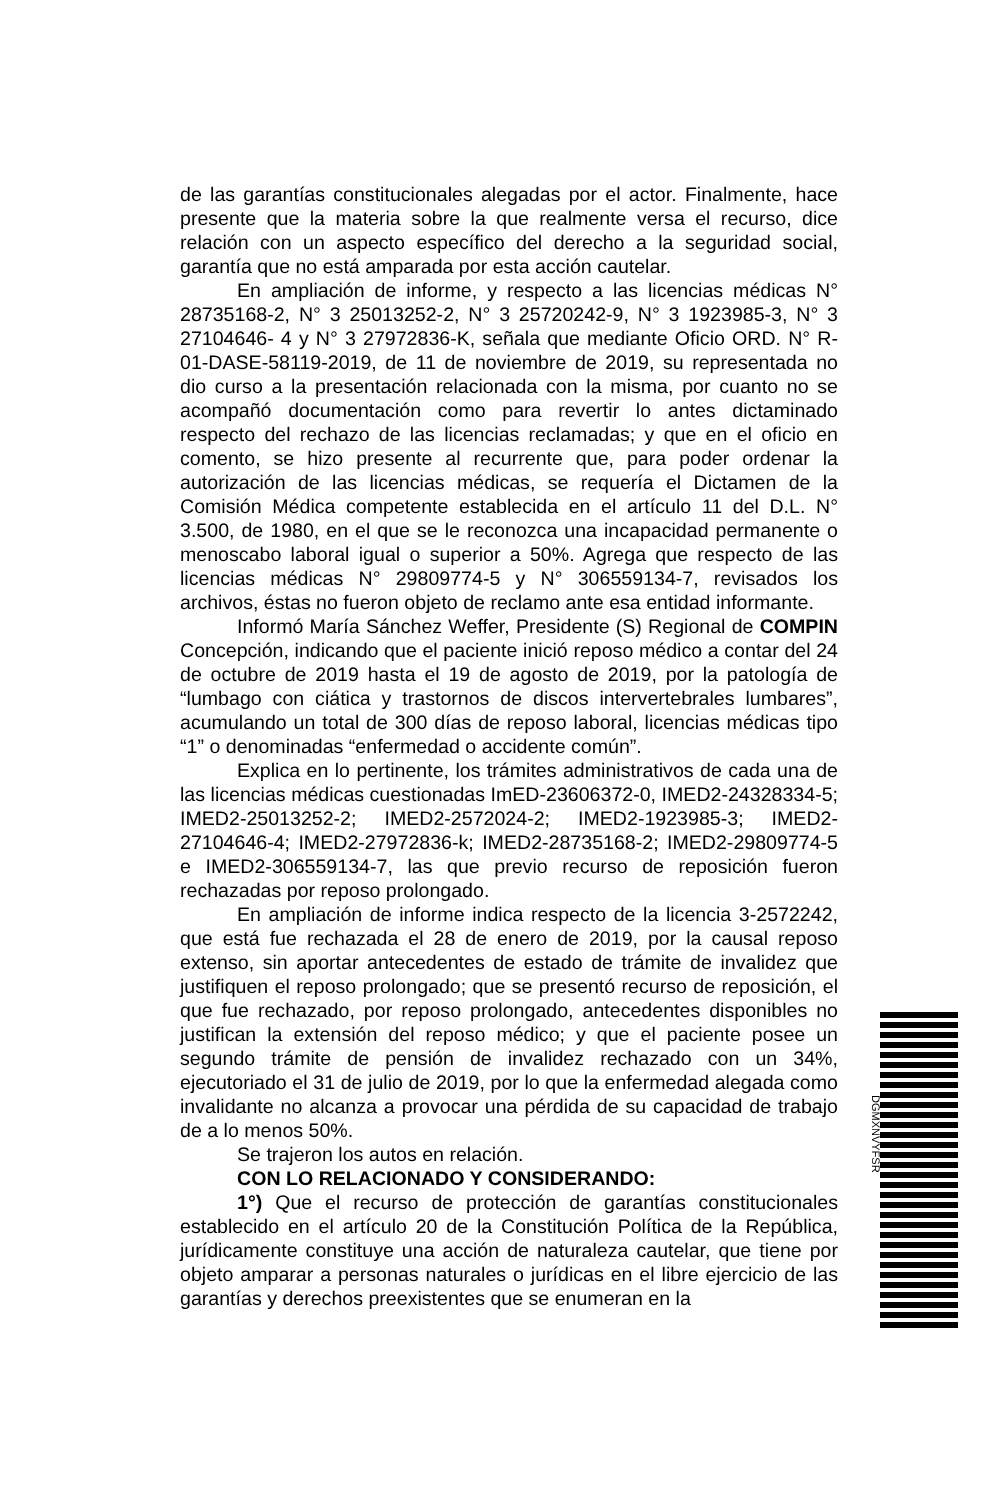de las garantías constitucionales alegadas por el actor. Finalmente, hace presente que la materia sobre la que realmente versa el recurso, dice relación con un aspecto específico del derecho a la seguridad social, garantía que no está amparada por esta acción cautelar.
En ampliación de informe, y respecto a las licencias médicas N° 28735168-2, N° 3 25013252-2, N° 3 25720242-9, N° 3 1923985-3, N° 3 27104646- 4 y N° 3 27972836-K, señala que mediante Oficio ORD. N° R-01-DASE-58119-2019, de 11 de noviembre de 2019, su representada no dio curso a la presentación relacionada con la misma, por cuanto no se acompañó documentación como para revertir lo antes dictaminado respecto del rechazo de las licencias reclamadas; y que en el oficio en comento, se hizo presente al recurrente que, para poder ordenar la autorización de las licencias médicas, se requería el Dictamen de la Comisión Médica competente establecida en el artículo 11 del D.L. N° 3.500, de 1980, en el que se le reconozca una incapacidad permanente o menoscabo laboral igual o superior a 50%. Agrega que respecto de las licencias médicas N° 29809774-5 y N° 306559134-7, revisados los archivos, éstas no fueron objeto de reclamo ante esa entidad informante.
Informó María Sánchez Weffer, Presidente (S) Regional de COMPIN Concepción, indicando que el paciente inició reposo médico a contar del 24 de octubre de 2019 hasta el 19 de agosto de 2019, por la patología de “lumbago con ciática y trastornos de discos intervertebrales lumbares”, acumulando un total de 300 días de reposo laboral, licencias médicas tipo “1” o denominadas “enfermedad o accidente común”.
Explica en lo pertinente, los trámites administrativos de cada una de las licencias médicas cuestionadas ImED-23606372-0, IMED2-24328334-5; IMED2-25013252-2; IMED2-2572024-2; IMED2-1923985-3; IMED2-27104646-4; IMED2-27972836-k; IMED2-28735168-2; IMED2-29809774-5 e IMED2-306559134-7, las que previo recurso de reposición fueron rechazadas por reposo prolongado.
En ampliación de informe indica respecto de la licencia 3-2572242, que está fue rechazada el 28 de enero de 2019, por la causal reposo extenso, sin aportar antecedentes de estado de trámite de invalidez que justifiquen el reposo prolongado; que se presentó recurso de reposición, el que fue rechazado, por reposo prolongado, antecedentes disponibles no justifican la extensión del reposo médico; y que el paciente posee un segundo trámite de pensión de invalidez rechazado con un 34%, ejecutoriado el 31 de julio de 2019, por lo que la enfermedad alegada como invalidante no alcanza a provocar una pérdida de su capacidad de trabajo de a lo menos 50%.
Se trajeron los autos en relación.
CON LO RELACIONADO Y CONSIDERANDO:
1°) Que el recurso de protección de garantías constitucionales establecido en el artículo 20 de la Constitución Política de la República, jurídicamente constituye una acción de naturaleza cautelar, que tiene por objeto amparar a personas naturales o jurídicas en el libre ejercicio de las garantías y derechos preexistentes que se enumeran en la
DGMXNVYFSR